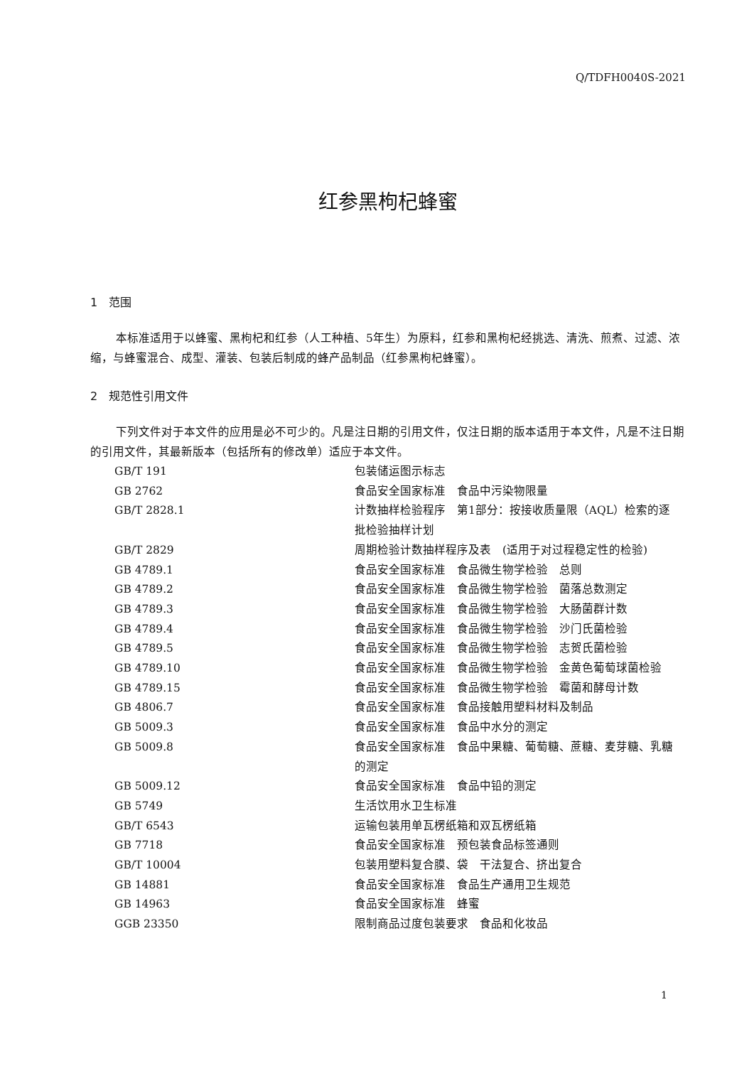Q/TDFH0040S-2021
红参黑枸杞蜂蜜
1　范围
本标准适用于以蜂蜜、黑枸杞和红参（人工种植、5年生）为原料，红参和黑枸杞经挑选、清洗、煎煮、过滤、浓缩，与蜂蜜混合、成型、灌装、包装后制成的蜂产品制品（红参黑枸杞蜂蜜）。
2　规范性引用文件
下列文件对于本文件的应用是必不可少的。凡是注日期的引用文件，仅注日期的版本适用于本文件，凡是不注日期的引用文件，其最新版本（包括所有的修改单）适应于本文件。
| GB/T 191 | 包装储运图示标志 |
| GB 2762 | 食品安全国家标准 食品中污染物限量 |
| GB/T 2828.1 | 计数抽样检验程序 第1部分：按接收质量限（AQL）检索的逐批检验抽样计划 |
| GB/T 2829 | 周期检验计数抽样程序及表 (适用于对过程稳定性的检验) |
| GB 4789.1 | 食品安全国家标准 食品微生物学检验 总则 |
| GB 4789.2 | 食品安全国家标准 食品微生物学检验 菌落总数测定 |
| GB 4789.3 | 食品安全国家标准 食品微生物学检验 大肠菌群计数 |
| GB 4789.4 | 食品安全国家标准 食品微生物学检验 沙门氏菌检验 |
| GB 4789.5 | 食品安全国家标准 食品微生物学检验 志贺氏菌检验 |
| GB 4789.10 | 食品安全国家标准 食品微生物学检验 金黄色葡萄球菌检验 |
| GB 4789.15 | 食品安全国家标准 食品微生物学检验 霉菌和酵母计数 |
| GB 4806.7 | 食品安全国家标准 食品接触用塑料材料及制品 |
| GB 5009.3 | 食品安全国家标准 食品中水分的测定 |
| GB 5009.8 | 食品安全国家标准 食品中果糖、葡萄糖、蔗糖、麦芽糖、乳糖的测定 |
| GB 5009.12 | 食品安全国家标准 食品中铅的测定 |
| GB 5749 | 生活饮用水卫生标准 |
| GB/T 6543 | 运输包装用单瓦楞纸箱和双瓦楞纸箱 |
| GB 7718 | 食品安全国家标准 预包装食品标签通则 |
| GB/T 10004 | 包装用塑料复合膜、袋 干法复合、挤出复合 |
| GB 14881 | 食品安全国家标准 食品生产通用卫生规范 |
| GB 14963 | 食品安全国家标准 蜂蜜 |
| GGB 23350 | 限制商品过度包装要求 食品和化妆品 |
1